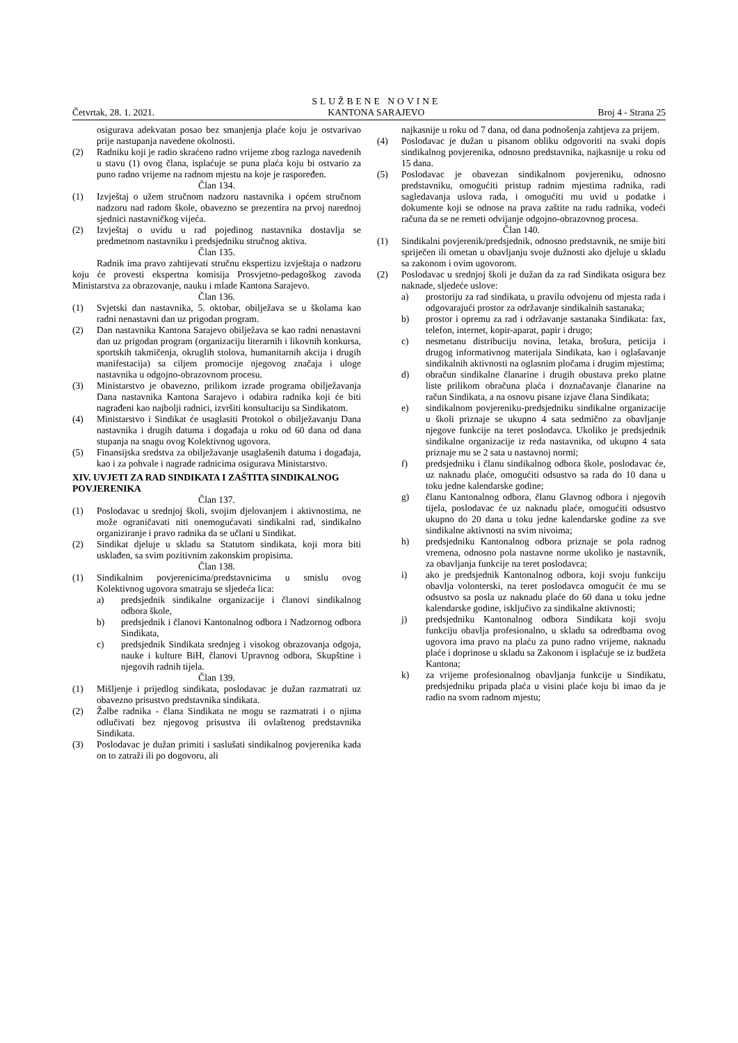Četvrtak, 28. 1. 2021.
SLUŽBENE NOVINE
KANTONA SARAJEVO
Broj 4 - Strana 25
osigurava adekvatan posao bez smanjenja plaće koju je ostvarivao prije nastupanja navedene okolnosti.
(2) Radniku koji je radio skraćeno radno vrijeme zbog razloga navedenih u stavu (1) ovog člana, isplaćuje se puna plaća koju bi ostvario za puno radno vrijeme na radnom mjestu na koje je raspoređen.
Član 134.
(1) Izvještaj o užem stručnom nadzoru nastavnika i općem stručnom nadzoru nad radom škole, obavezno se prezentira na prvoj narednoj sjednici nastavničkog vijeća.
(2) Izvještaj o uvidu u rad pojedinog nastavnika dostavlja se predmetnom nastavniku i predsjedniku stručnog aktiva.
Član 135.
Radnik ima pravo zahtijevati stručnu ekspertizu izvještaja o nadzoru koju će provesti ekspertna komisija Prosvjetno-pedagoškog zavoda Ministarstva za obrazovanje, nauku i mlade Kantona Sarajevo.
Član 136.
(1) Svjetski dan nastavnika, 5. oktobar, obilježava se u školama kao radni nenastavni dan uz prigodan program.
(2) Dan nastavnika Kantona Sarajevo obilježava se kao radni nenastavni dan uz prigodan program (organizaciju literarnih i likovnih konkursa, sportskih takmičenja, okruglih stolova, humanitarnih akcija i drugih manifestacija) sa ciljem promocije njegovog značaja i uloge nastavnika u odgojno-obrazovnom procesu.
(3) Ministarstvo je obavezno, prilikom izrade programa obilježavanja Dana nastavnika Kantona Sarajevo i odabira radnika koji će biti nagrađeni kao najbolji radnici, izvršiti konsultaciju sa Sindikatom.
(4) Ministarstvo i Sindikat će usaglasiti Protokol o obilježavanju Dana nastavnika i drugih datuma i događaja u roku od 60 dana od dana stupanja na snagu ovog Kolektivnog ugovora.
(5) Finansijska sredstva za obilježavanje usaglašenih datuma i događaja, kao i za pohvale i nagrade radnicima osigurava Ministarstvo.
XIV. UVJETI ZA RAD SINDIKATA I ZAŠTITA SINDIKALNOG POVJERENIKA
Član 137.
(1) Poslodavac u srednjoj školi, svojim djelovanjem i aktivnostima, ne može ograničavati niti onemogućavati sindikalni rad, sindikalno organiziranje i pravo radnika da se učlani u Sindikat.
(2) Sindikat djeluje u skladu sa Statutom sindikata, koji mora biti usklađen, sa svim pozitivnim zakonskim propisima.
Član 138.
(1) Sindikalnim povjerenicima/predstavnicima u smislu ovog Kolektivnog ugovora smatraju se sljedeća lica:
a) predsjednik sindikalne organizacije i članovi sindikalnog odbora škole,
b) predsjednik i članovi Kantonalnog odbora i Nadzornog odbora Sindikata,
c) predsjednik Sindikata srednjeg i visokog obrazovanja odgoja, nauke i kulture BiH, članovi Upravnog odbora, Skupštine i njegovih radnih tijela.
Član 139.
(1) Mišljenje i prijedlog sindikata, poslodavac je dužan razmatrati uz obavezno prisustvo predstavnika sindikata.
(2) Žalbe radnika - člana Sindikata ne mogu se razmatrati i o njima odlučivati bez njegovog prisustva ili ovlaštenog predstavnika Sindikata.
(3) Poslodavac je dužan primiti i saslušati sindikalnog povjerenika kada on to zatraži ili po dogovoru, ali
najkasnije u roku od 7 dana, od dana podnošenja zahtjeva za prijem.
(4) Poslodavac je dužan u pisanom obliku odgovoriti na svaki dopis sindikalnog povjerenika, odnosno predstavnika, najkasnije u roku od 15 dana.
(5) Poslodavac je obavezan sindikalnom povjereniku, odnosno predstavniku, omogućiti pristup radnim mjestima radnika, radi sagledavanja uslova rada, i omogućiti mu uvid u podatke i dokumente koji se odnose na prava zaštite na radu radnika, vodeći računa da se ne remeti odvijanje odgojno-obrazovnog procesa.
Član 140.
(1) Sindikalni povjerenik/predsjednik, odnosno predstavnik, ne smije biti spriječen ili ometan u obavljanju svoje dužnosti ako djeluje u skladu sa zakonom i ovim ugovorom.
(2) Poslodavac u srednjoj školi je dužan da za rad Sindikata osigura bez naknade, sljedeće uslove:
a) prostoriju za rad sindikata, u pravilu odvojenu od mjesta rada i odgovarajući prostor za održavanje sindikalnih sastanaka;
b) prostor i opremu za rad i održavanje sastanaka Sindikata: fax, telefon, internet, kopir-aparat, papir i drugo;
c) nesmetanu distribuciju novina, letaka, brošura, peticija i drugog informativnog materijala Sindikata, kao i oglašavanje sindikalnih aktivnosti na oglasnim pločama i drugim mjestima;
d) obračun sindikalne članarine i drugih obustava preko platne liste prilikom obračuna plaća i doznačavanje članarine na račun Sindikata, a na osnovu pisane izjave člana Sindikata;
e) sindikalnom povjereniku-predsjedniku sindikalne organizacije u školi priznaje se ukupno 4 sata sedmično za obavljanje njegove funkcije na teret poslodavca. Ukoliko je predsjednik sindikalne organizacije iz reda nastavnika, od ukupno 4 sata priznaje mu se 2 sata u nastavnoj normi;
f) predsjedniku i članu sindikalnog odbora škole, poslodavac će, uz naknadu plaće, omogućiti odsustvo sa rada do 10 dana u toku jedne kalendarske godine;
g) članu Kantonalnog odbora, članu Glavnog odbora i njegovih tijela, poslodavac će uz naknadu plaće, omogućiti odsustvo ukupno do 20 dana u toku jedne kalendarske godine za sve sindikalne aktivnosti na svim nivoima;
h) predsjedniku Kantonalnog odbora priznaje se pola radnog vremena, odnosno pola nastavne norme ukoliko je nastavnik, za obavljanja funkcije na teret poslodavca;
i) ako je predsjednik Kantonalnog odbora, koji svoju funkciju obavlja volonterski, na teret poslodavca omogućit će mu se odsustvo sa posla uz naknadu plaće do 60 dana u toku jedne kalendarske godine, isključivo za sindikalne aktivnosti;
j) predsjedniku Kantonalnog odbora Sindikata koji svoju funkciju obavlja profesionalno, u skladu sa odredbama ovog ugovora ima pravo na plaću za puno radno vrijeme, naknadu plaće i doprinose u skladu sa Zakonom i isplaćuje se iz budžeta Kantona;
k) za vrijeme profesionalnog obavljanja funkcije u Sindikatu, predsjedniku pripada plaća u visini plaće koju bi imao da je radio na svom radnom mjestu;